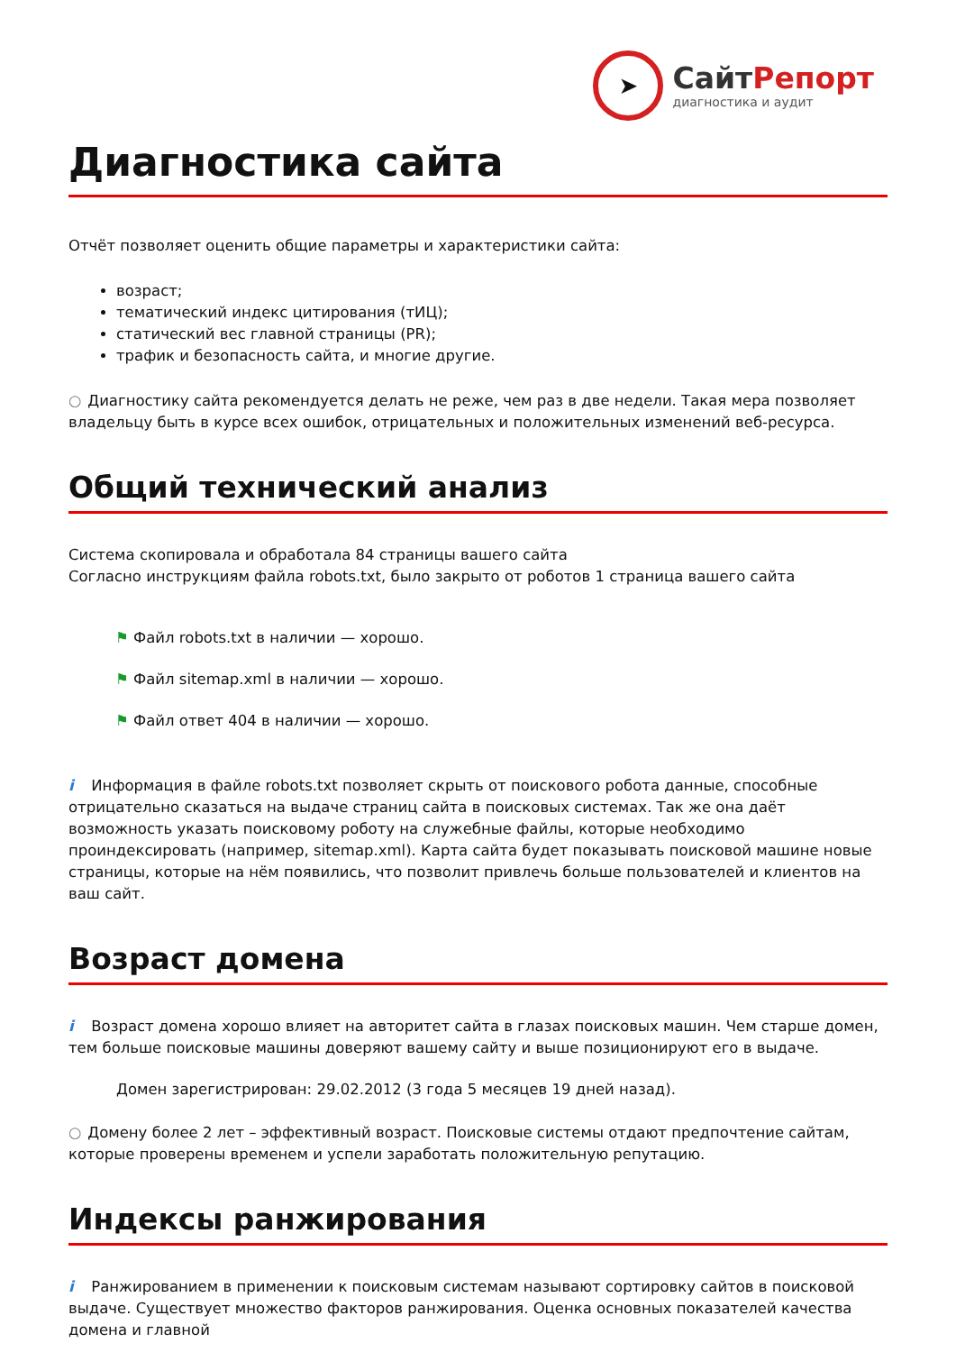➤
СайтРепорт
диагностика и аудит
Диагностика сайта
Отчёт позволяет оценить общие параметры и характеристики сайта:
возраст;
тематический индекс цитирования (тИЦ);
статический вес главной страницы (PR);
трафик и безопасность сайта, и многие другие.
○ Диагностику сайта рекомендуется делать не реже, чем раз в две недели. Такая мера позволяет владельцу быть в курсе всех ошибок, отрицательных и положительных изменений веб-ресурса.
Общий технический анализ
Система скопировала и обработала 84 страницы вашего сайта
Согласно инструкциям файла robots.txt, было закрыто от роботов 1 страница вашего сайта
⚑ Файл robots.txt в наличии — хорошо.
⚑ Файл sitemap.xml в наличии — хорошо.
⚑ Файл ответ 404 в наличии — хорошо.
i Информация в файле robots.txt позволяет скрыть от поискового робота данные, способные отрицательно сказаться на выдаче страниц сайта в поисковых системах. Так же она даёт возможность указать поисковому роботу на служебные файлы, которые необходимо проиндексировать (например, sitemap.xml). Карта сайта будет показывать поисковой машине новые страницы, которые на нём появились, что позволит привлечь больше пользователей и клиентов на ваш сайт.
Возраст домена
i Возраст домена хорошо влияет на авторитет сайта в глазах поисковых машин. Чем старше домен, тем больше поисковые машины доверяют вашему сайту и выше позиционируют его в выдаче.
Домен зарегистрирован: 29.02.2012 (3 года 5 месяцев 19 дней назад).
○ Домену более 2 лет – эффективный возраст. Поисковые системы отдают предпочтение сайтам, которые проверены временем и успели заработать положительную репутацию.
Индексы ранжирования
i Ранжированием в применении к поисковым системам называют сортировку сайтов в поисковой выдаче. Существует множество факторов ранжирования. Оценка основных показателей качества домена и главной